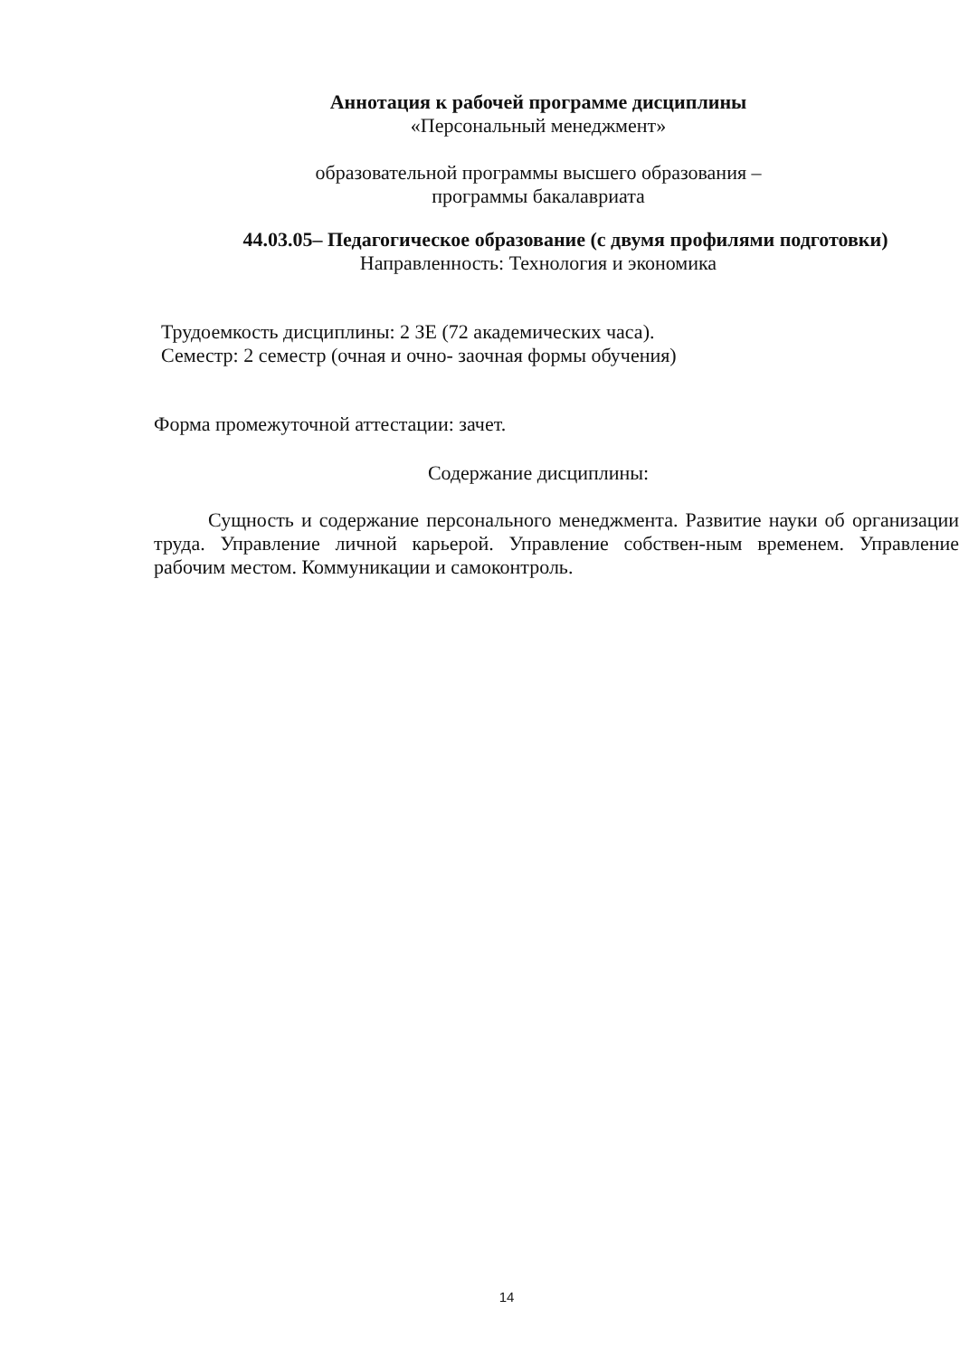Аннотация к рабочей программе дисциплины
«Персональный менеджмент»
образовательной программы высшего образования –
программы бакалавриата
44.03.05– Педагогическое образование (с двумя профилями подготовки)
Направленность: Технология и экономика
Трудоемкость дисциплины: 2 ЗЕ (72 академических часа).
Семестр: 2 семестр (очная и очно- заочная формы обучения)
Форма промежуточной аттестации: зачет.
Содержание дисциплины:
Сущность и содержание персонального менеджмента. Развитие науки об организации труда. Управление личной карьерой. Управление собствен-ным временем. Управление рабочим местом. Коммуникации и самоконтроль.
14